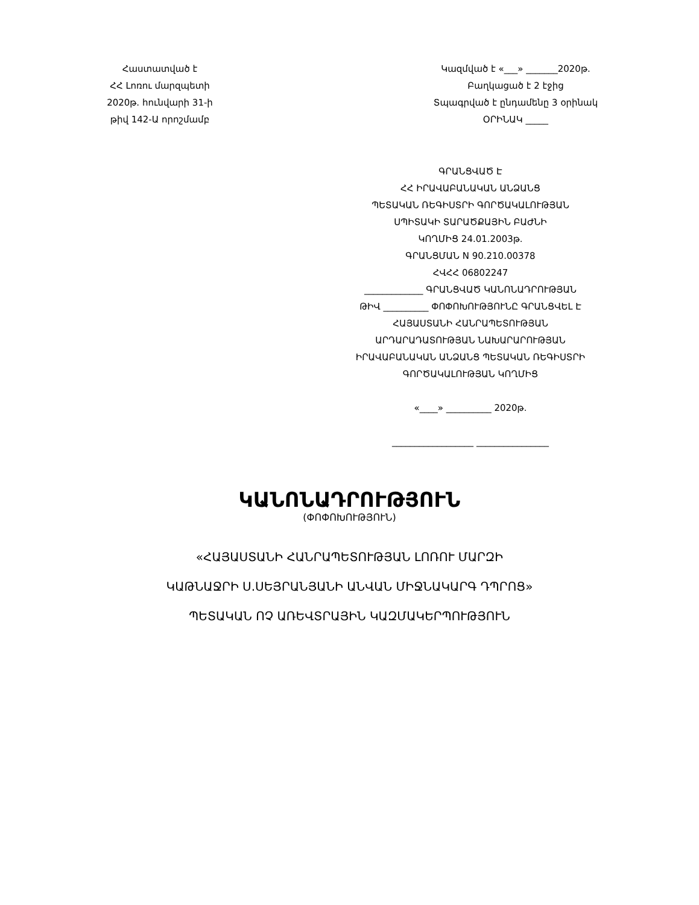Հաստատված է
ՀՀ Լոռու մարզպետի
2020թ. հունվարի 31-ի
թիվ 142-Ա որոշմամբ
Կազմված է «___» _______2020թ.
Բաղկացած է 2 էջից
Տպագրված է ընդամենը 3 օրինակ
ՕՐԻՆԱԿ _____
ԳՐԱՆՑՎԱԾ Է
ՀՀ ԻՐԱՎԱԲԱՆԱԿԱՆ ԱՆՁԱՆՑ
ՊԵՏԱԿԱՆ ՌԵԳԻՍՏՐԻ ԳՈՐԾԱԿԱԼՈՒԹՅԱՆ
ՍՊԻՏԱԿԻ ՏԱՐԱԾՔԱՅԻՆ ԲԱԺՆԻ
ԿՈՂՄԻՑ 24.01.2003թ.
ԳՐԱՆՑՄԱՆ N 90.210.00378
ՀՎՀՀ 06802247
_____________ ԳՐԱՆՑՎԱԾ ԿԱՆՈՆԱԴՐՈՒԹՅԱՆ
ԹԻՎ __________ ՓՈՓՈԽՈՒԹՅՈՒՆԸ ԳՐԱՆՑՎԵԼ Է
ՀԱՅԱՍՏԱՆԻ ՀԱՆՐԱՊԵՏՈՒԹՅԱՆ
ԱՐԴԱՐԱԴԱՏՈՒԹՅԱՆ ՆԱԽԱՐԱՐՈՒԹՅԱՆ
ԻՐԱՎԱԲԱՆԱԿԱՆ ԱՆՁԱՆՑ ՊԵՏԱԿԱՆ ՌԵԳԻՍՏՐԻ
ԳՈՐԾԱԿԱԼՈՒԹՅԱՆ ԿՈՂՄԻՑ
«____» __________ 2020թ.
__________________ ________________
ԿԱՆՈՆԱԴՐՈՒԹՅՈՒՆ
(ՓՈՓՈԽՈՒԹՅՈՒՆ)
«ՀԱՅԱՍՏԱՆԻ ՀԱՆՐԱՊԵՏՈՒԹՅԱՆ ԼՈՌՈՒ ՄԱՐԶԻ
ԿԱԹՆԱՋՐԻ Ս.ՍԵՅՐԱՆՅԱՆԻ ԱՆՎԱՆ ՄԻՋՆԱԿԱՐԳ ԴՊՐՈՑ»
ՊԵՏԱԿԱՆ ՈՉ ԱՌԵՎՏՐԱՅԻՆ ԿԱԶՄԱԿԵՐՊՈՒԹՅՈՒՆ